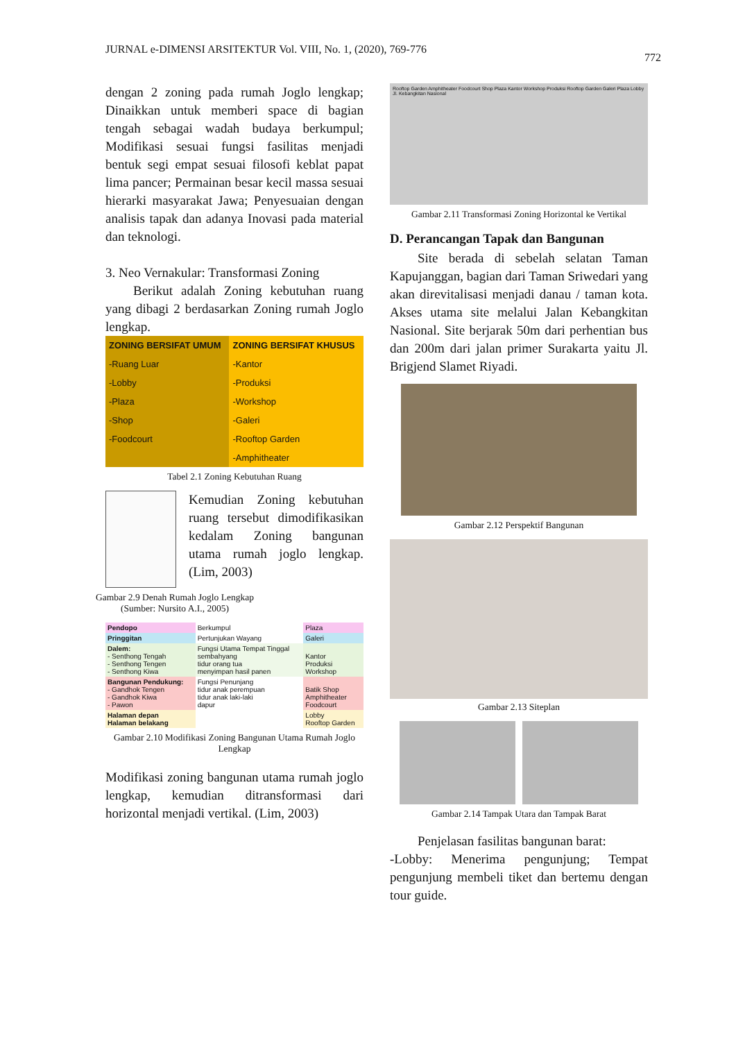JURNAL e-DIMENSI ARSITEKTUR Vol. VIII, No. 1, (2020), 769-776
772
dengan 2 zoning pada rumah Joglo lengkap; Dinaikkan untuk memberi space di bagian tengah sebagai wadah budaya berkumpul; Modifikasi sesuai fungsi fasilitas menjadi bentuk segi empat sesuai filosofi keblat papat lima pancer; Permainan besar kecil massa sesuai hierarki masyarakat Jawa; Penyesuaian dengan analisis tapak dan adanya Inovasi pada material dan teknologi.
3. Neo Vernakular: Transformasi Zoning
Berikut adalah Zoning kebutuhan ruang yang dibagi 2 berdasarkan Zoning rumah Joglo lengkap.
| ZONING BERSIFAT UMUM | ZONING BERSIFAT KHUSUS |
| --- | --- |
| -Ruang Luar | -Kantor |
| -Lobby | -Produksi |
| -Plaza | -Workshop |
| -Shop | -Galeri |
| -Foodcourt | -Rooftop Garden |
| | -Amphitheater |
Tabel 2.1 Zoning Kebutuhan Ruang
Kemudian Zoning kebutuhan ruang tersebut dimodifikasikan kedalam Zoning bangunan utama rumah joglo lengkap. (Lim, 2003)
Gambar 2.9 Denah Rumah Joglo Lengkap
(Sumber: Nursito A.I., 2005)
| Pendopo | Berkumpul | Plaza |
| Pringgitan | Pertunjukan Wayang | Galeri |
| Dalem: - Senthong Tengah - Senthong Tengen - Senthong Kiwa | Fungsi Utama Tempat Tinggal sembahyang tidur orang tua menyimpan hasil panen | Kantor Produksi Workshop |
| Bangunan Pendukung: - Gandhok Tengen - Gandhok Kiwa - Pawon | Fungsi Penunjang tidur anak perempuan tidur anak laki-laki dapur | Batik Shop Amphitheater Foodcourt |
| Halaman depan Halaman belakang | | Lobby Rooftop Garden |
Gambar 2.10 Modifikasi Zoning Bangunan Utama Rumah Joglo Lengkap
Modifikasi zoning bangunan utama rumah joglo lengkap, kemudian ditransformasi dari horizontal menjadi vertikal. (Lim, 2003)
Rooftop Garden Amphitheater Foodcourt Shop Plaza Kantor Workshop Produksi Rooftop Garden Galeri Plaza Lobby Jl. Kebangkitan Nasional
Gambar 2.11 Transformasi Zoning Horizontal ke Vertikal
D. Perancangan Tapak dan Bangunan
Site berada di sebelah selatan Taman Kapujanggan, bagian dari Taman Sriwedari yang akan direvitalisasi menjadi danau / taman kota. Akses utama site melalui Jalan Kebangkitan Nasional. Site berjarak 50m dari perhentian bus dan 200m dari jalan primer Surakarta yaitu Jl. Brigjend Slamet Riyadi.
Gambar 2.12 Perspektif Bangunan
Gambar 2.13 Siteplan
Gambar 2.14 Tampak Utara dan Tampak Barat
Penjelasan fasilitas bangunan barat:
-Lobby: Menerima pengunjung; Tempat pengunjung membeli tiket dan bertemu dengan tour guide.